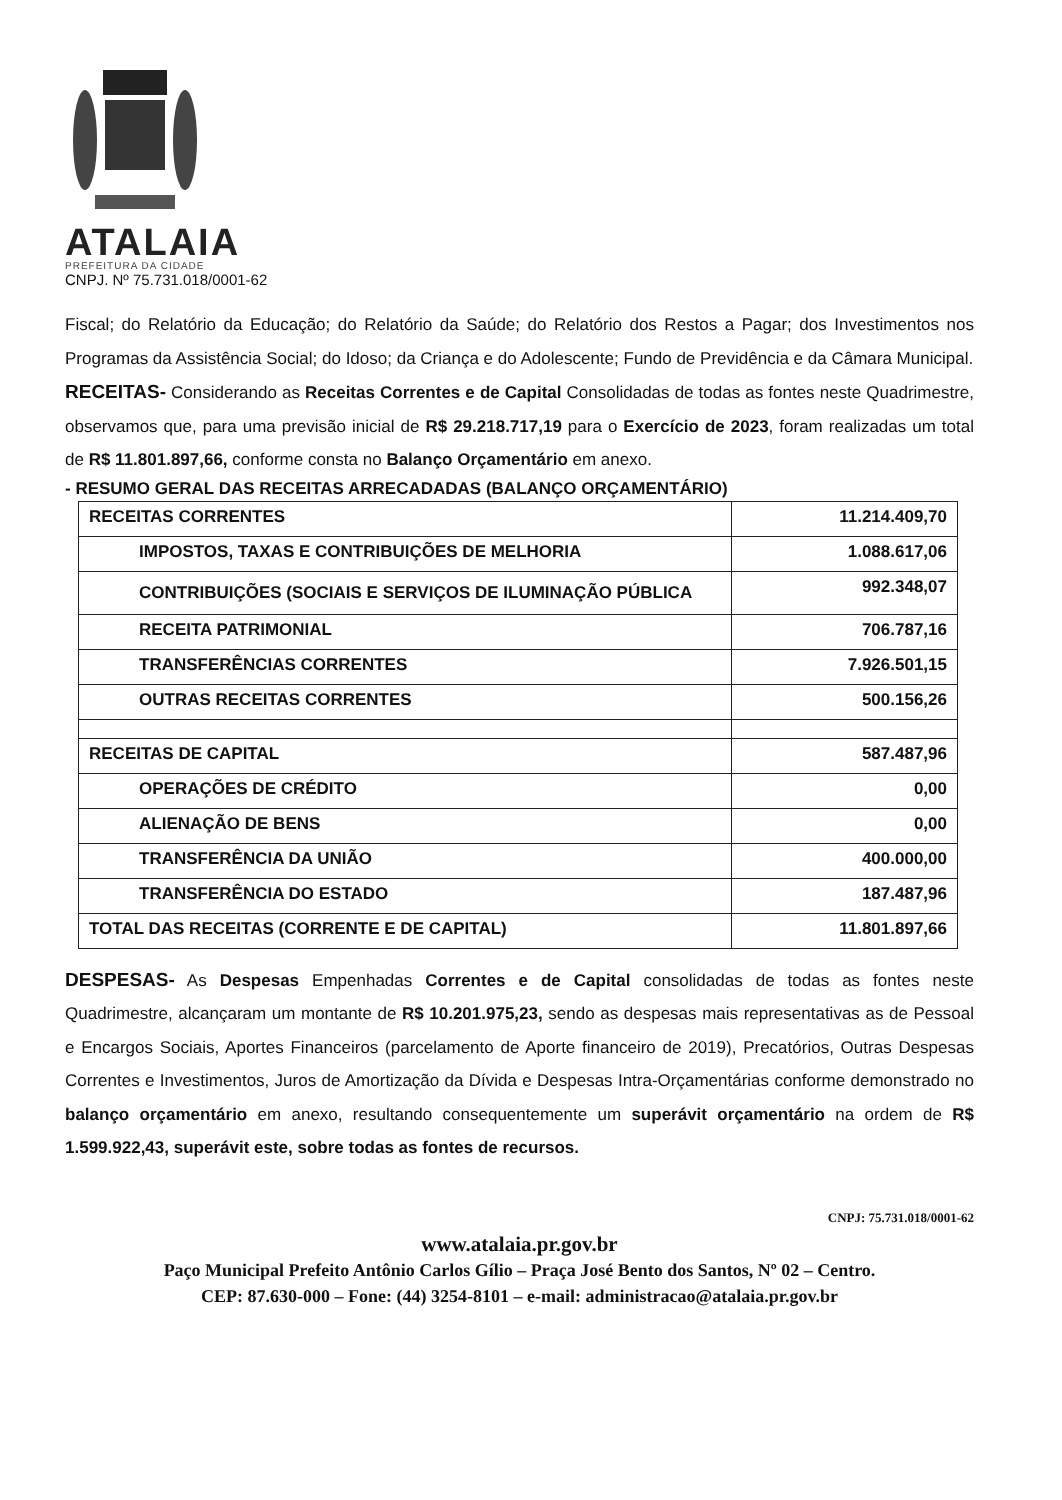ATALAIA
PREFEITURA DA CIDADE
CNPJ. Nº 75.731.018/0001-62
Fiscal; do Relatório da Educação; do Relatório da Saúde; do Relatório dos Restos a Pagar; dos Investimentos nos Programas da Assistência Social; do Idoso; da Criança e do Adolescente; Fundo de Previdência e da Câmara Municipal.
RECEITAS- Considerando as Receitas Correntes e de Capital Consolidadas de todas as fontes neste Quadrimestre, observamos que, para uma previsão inicial de R$ 29.218.717,19 para o Exercício de 2023, foram realizadas um total de R$ 11.801.897,66, conforme consta no Balanço Orçamentário em anexo.
- RESUMO GERAL DAS RECEITAS ARRECADADAS (BALANÇO ORÇAMENTÁRIO)
| RECEITAS CORRENTES | 11.214.409,70 |
| IMPOSTOS, TAXAS E CONTRIBUIÇÕES DE MELHORIA | 1.088.617,06 |
| CONTRIBUIÇÕES (SOCIAIS E SERVIÇOS DE ILUMINAÇÃO PÚBLICA | 992.348,07 |
| RECEITA PATRIMONIAL | 706.787,16 |
| TRANSFERÊNCIAS CORRENTES | 7.926.501,15 |
| OUTRAS RECEITAS CORRENTES | 500.156,26 |
| RECEITAS DE CAPITAL | 587.487,96 |
| OPERAÇÕES DE CRÉDITO | 0,00 |
| ALIENAÇÃO DE BENS | 0,00 |
| TRANSFERÊNCIA DA UNIÃO | 400.000,00 |
| TRANSFERÊNCIA DO ESTADO | 187.487,96 |
| TOTAL DAS RECEITAS (CORRENTE E DE CAPITAL) | 11.801.897,66 |
DESPESAS- As Despesas Empenhadas Correntes e de Capital consolidadas de todas as fontes neste Quadrimestre, alcançaram um montante de R$ 10.201.975,23, sendo as despesas mais representativas as de Pessoal e Encargos Sociais, Aportes Financeiros (parcelamento de Aporte financeiro de 2019), Precatórios, Outras Despesas Correntes e Investimentos, Juros de Amortização da Dívida e Despesas Intra-Orçamentárias conforme demonstrado no balanço orçamentário em anexo, resultando consequentemente um superávit orçamentário na ordem de R$ 1.599.922,43, superávit este, sobre todas as fontes de recursos.
CNPJ: 75.731.018/0001-62
www.atalaia.pr.gov.br
Paço Municipal Prefeito Antônio Carlos Gílio – Praça José Bento dos Santos, Nº 02 – Centro.
CEP: 87.630-000 – Fone: (44) 3254-8101 – e-mail: administracao@atalaia.pr.gov.br